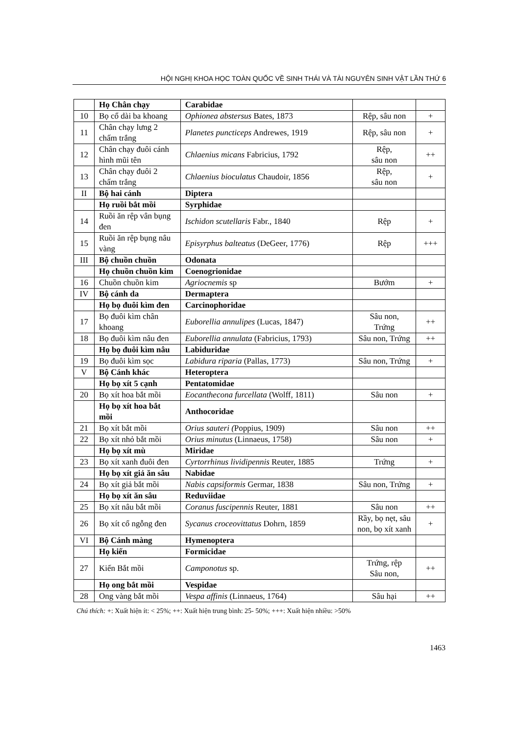HỘI NGHỊ KHOA HỌC TOÀN QUỐC VỀ SINH THÁI VÀ TÀI NGUYÊN SINH VẬT LẦN THỨ 6
| | Họ Chân chạy | Carabidae | | |
| 10 | Bọ cổ dài ba khoang | Ophionea abstersus Bates, 1873 | Rệp, sâu non | + |
| 11 | Chân chạy lưng 2 chấm trắng | Planetes puncticeps Andrewes, 1919 | Rệp, sâu non | + |
| 12 | Chân chạy đuôi cánh hình mũi tên | Chlaenius micans Fabricius, 1792 | Rệp, sâu non | ++ |
| 13 | Chân chạy đuôi 2 chấm trắng | Chlaenius bioculatus Chaudoir, 1856 | Rệp, sâu non | + |
| II | Bộ hai cánh | Diptera | | |
| | Họ ruồi bắt mồi | Syrphidae | | |
| 14 | Ruồi ăn rệp vân bụng đen | Ischidon scutellaris Fabr., 1840 | Rệp | + |
| 15 | Ruồi ăn rệp bụng nâu vàng | Episyrphus balteatus (DeGeer, 1776) | Rệp | +++ |
| III | Bộ chuồn chuồn | Odonata | | |
| | Họ chuồn chuồn kim | Coenogrionidae | | |
| 16 | Chuồn chuồn kim | Agriocnemis sp | Bướm | + |
| IV | Bộ cánh da | Dermaptera | | |
| | Họ bọ đuôi kìm đen | Carcinophoridae | | |
| 17 | Bọ đuôi kìm chân khoang | Euborellia annulipes (Lucas, 1847) | Sâu non, Trứng | ++ |
| 18 | Bọ đuôi kìm nâu đen | Euborellia annulata (Fabricius, 1793) | Sâu non, Trứng | ++ |
| | Họ bọ đuôi kìm nâu | Labiduridae | | |
| 19 | Bọ đuôi kìm sọc | Labidura riparia (Pallas, 1773) | Sâu non, Trứng | + |
| V | Bộ Cánh khác | Heteroptera | | |
| | Họ bọ xít 5 cạnh | Pentatomidae | | |
| 20 | Bọ xít hoa bắt mồi | Eocanthecona furcellata (Wolff, 1811) | Sâu non | + |
| | Họ bọ xít hoa bắt mồi | Anthocoridae | | |
| 21 | Bọ xít bắt mồi | Orius sauteri ( Poppius, 1909) | Sâu non | ++ |
| 22 | Bọ xít nhỏ bắt mồi | Orius minutus (Linnaeus, 1758) | Sâu non | + |
| | Họ bọ xít mù | Miridae | | |
| 23 | Bọ xít xanh đuôi đen | Cyrtorrhinus lividipennis Reuter, 1885 | Trứng | + |
| | Họ bọ xít giả ăn sâu | Nabidae | | |
| 24 | Bọ xít giả bắt mồi | Nabis capsiformis Germar, 1838 | Sâu non, Trứng | + |
| | Họ bọ xít ăn sâu | Reduviidae | | |
| 25 | Bọ xít nâu bắt mồi | Coranus fuscipennis Reuter, 1881 | Sâu non | ++ |
| 26 | Bọ xít cổ ngỗng đen | Sycanus croceovittatus Dohrn, 1859 | Rầy, bọ nẹt, sâu non, bọ xít xanh | + |
| VI | Bộ Cánh màng | Hymenoptera | | |
| | Họ kiến | Formicidae | | |
| 27 | Kiến Bắt mồi | Camponotus sp. | Trứng, rệp Sâu non, | ++ |
| | Họ ong bắt mồi | Vespidae | | |
| 28 | Ong vàng bắt mồi | Vespa affinis (Linnaeus, 1764) | Sâu hại | ++ |
Chú thích: +: Xuất hiện ít: < 25%; ++: Xuất hiện trung bình: 25- 50%; +++: Xuất hiện nhiều: >50%
1463